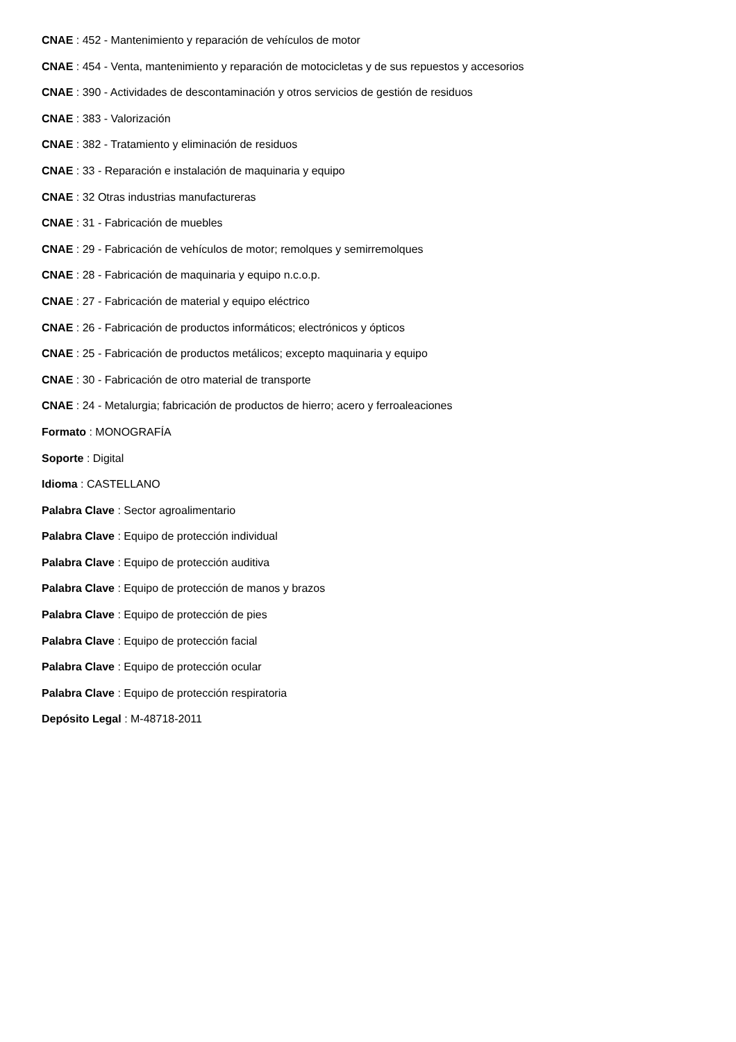CNAE : 452 - Mantenimiento y reparación de vehículos de motor
CNAE : 454 - Venta, mantenimiento y reparación de motocicletas y de sus repuestos y accesorios
CNAE : 390 - Actividades de descontaminación y otros servicios de gestión de residuos
CNAE : 383 - Valorización
CNAE : 382 - Tratamiento y eliminación de residuos
CNAE : 33 - Reparación e instalación de maquinaria y equipo
CNAE : 32 Otras industrias manufactureras
CNAE : 31 - Fabricación de muebles
CNAE : 29 - Fabricación de vehículos de motor; remolques y semirremolques
CNAE : 28 - Fabricación de maquinaria y equipo n.c.o.p.
CNAE : 27 - Fabricación de material y equipo eléctrico
CNAE : 26 - Fabricación de productos informáticos; electrónicos y ópticos
CNAE : 25 - Fabricación de productos metálicos; excepto maquinaria y equipo
CNAE : 30 - Fabricación de otro material de transporte
CNAE : 24 - Metalurgia; fabricación de productos de hierro; acero y ferroaleaciones
Formato : MONOGRAFÍA
Soporte : Digital
Idioma : CASTELLANO
Palabra Clave : Sector agroalimentario
Palabra Clave : Equipo de protección individual
Palabra Clave : Equipo de protección auditiva
Palabra Clave : Equipo de protección de manos y brazos
Palabra Clave : Equipo de protección de pies
Palabra Clave : Equipo de protección facial
Palabra Clave : Equipo de protección ocular
Palabra Clave : Equipo de protección respiratoria
Depósito Legal : M-48718-2011